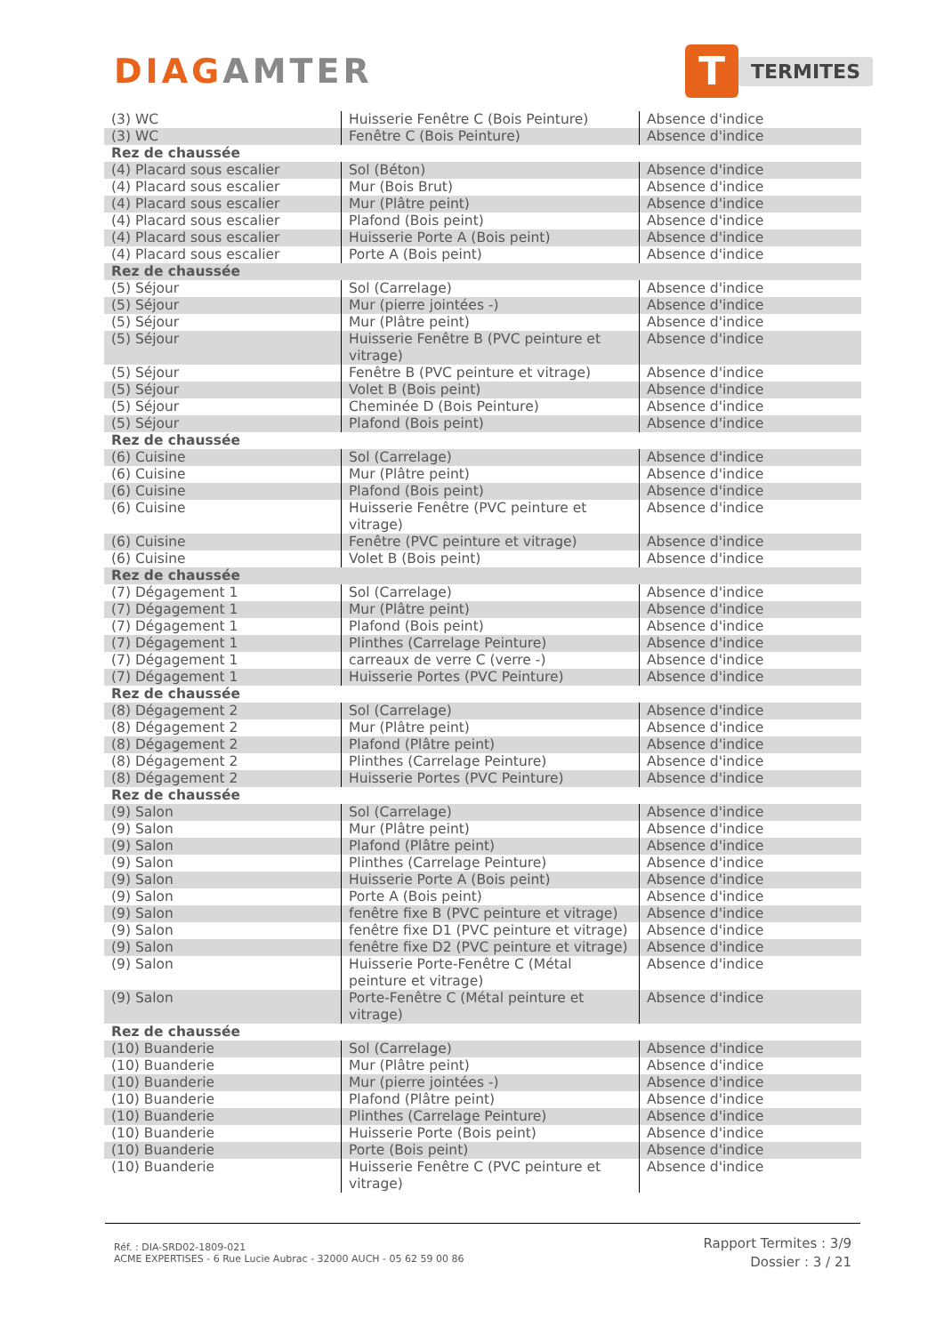DIAGAMTER
T
TERMITES
| (3) WC | Huisserie Fenêtre C (Bois Peinture) | Absence d'indice |
| (3) WC | Fenêtre C (Bois Peinture) | Absence d'indice |
| Rez de chaussée | | |
| (4) Placard sous escalier | Sol (Béton) | Absence d'indice |
| (4) Placard sous escalier | Mur (Bois Brut) | Absence d'indice |
| (4) Placard sous escalier | Mur (Plâtre peint) | Absence d'indice |
| (4) Placard sous escalier | Plafond (Bois peint) | Absence d'indice |
| (4) Placard sous escalier | Huisserie Porte A (Bois peint) | Absence d'indice |
| (4) Placard sous escalier | Porte A (Bois peint) | Absence d'indice |
| Rez de chaussée | | |
| (5) Séjour | Sol (Carrelage) | Absence d'indice |
| (5) Séjour | Mur (pierre jointées -) | Absence d'indice |
| (5) Séjour | Mur (Plâtre peint) | Absence d'indice |
| (5) Séjour | Huisserie Fenêtre B (PVC peinture et vitrage) | Absence d'indice |
| (5) Séjour | Fenêtre B (PVC peinture et vitrage) | Absence d'indice |
| (5) Séjour | Volet B (Bois peint) | Absence d'indice |
| (5) Séjour | Cheminée D (Bois Peinture) | Absence d'indice |
| (5) Séjour | Plafond (Bois peint) | Absence d'indice |
| Rez de chaussée | | |
| (6) Cuisine | Sol (Carrelage) | Absence d'indice |
| (6) Cuisine | Mur (Plâtre peint) | Absence d'indice |
| (6) Cuisine | Plafond (Bois peint) | Absence d'indice |
| (6) Cuisine | Huisserie Fenêtre (PVC peinture et vitrage) | Absence d'indice |
| (6) Cuisine | Fenêtre (PVC peinture et vitrage) | Absence d'indice |
| (6) Cuisine | Volet B (Bois peint) | Absence d'indice |
| Rez de chaussée | | |
| (7) Dégagement 1 | Sol (Carrelage) | Absence d'indice |
| (7) Dégagement 1 | Mur (Plâtre peint) | Absence d'indice |
| (7) Dégagement 1 | Plafond (Bois peint) | Absence d'indice |
| (7) Dégagement 1 | Plinthes (Carrelage Peinture) | Absence d'indice |
| (7) Dégagement 1 | carreaux de verre C (verre -) | Absence d'indice |
| (7) Dégagement 1 | Huisserie Portes (PVC Peinture) | Absence d'indice |
| Rez de chaussée | | |
| (8) Dégagement 2 | Sol (Carrelage) | Absence d'indice |
| (8) Dégagement 2 | Mur (Plâtre peint) | Absence d'indice |
| (8) Dégagement 2 | Plafond (Plâtre peint) | Absence d'indice |
| (8) Dégagement 2 | Plinthes (Carrelage Peinture) | Absence d'indice |
| (8) Dégagement 2 | Huisserie Portes (PVC Peinture) | Absence d'indice |
| Rez de chaussée | | |
| (9) Salon | Sol (Carrelage) | Absence d'indice |
| (9) Salon | Mur (Plâtre peint) | Absence d'indice |
| (9) Salon | Plafond (Plâtre peint) | Absence d'indice |
| (9) Salon | Plinthes (Carrelage Peinture) | Absence d'indice |
| (9) Salon | Huisserie Porte A (Bois peint) | Absence d'indice |
| (9) Salon | Porte A (Bois peint) | Absence d'indice |
| (9) Salon | fenêtre fixe B (PVC peinture et vitrage) | Absence d'indice |
| (9) Salon | fenêtre fixe D1 (PVC peinture et vitrage) | Absence d'indice |
| (9) Salon | fenêtre fixe D2 (PVC peinture et vitrage) | Absence d'indice |
| (9) Salon | Huisserie Porte-Fenêtre C (Métal peinture et vitrage) | Absence d'indice |
| (9) Salon | Porte-Fenêtre C (Métal peinture et vitrage) | Absence d'indice |
| Rez de chaussée | | |
| (10) Buanderie | Sol (Carrelage) | Absence d'indice |
| (10) Buanderie | Mur (Plâtre peint) | Absence d'indice |
| (10) Buanderie | Mur (pierre jointées -) | Absence d'indice |
| (10) Buanderie | Plafond (Plâtre peint) | Absence d'indice |
| (10) Buanderie | Plinthes (Carrelage Peinture) | Absence d'indice |
| (10) Buanderie | Huisserie Porte (Bois peint) | Absence d'indice |
| (10) Buanderie | Porte (Bois peint) | Absence d'indice |
| (10) Buanderie | Huisserie Fenêtre C (PVC peinture et vitrage) | Absence d'indice |
Réf. : DIA-SRD02-1809-021
ACME EXPERTISES - 6 Rue Lucie Aubrac - 32000 AUCH - 05 62 59 00 86
Rapport Termites : 3/9
Dossier : 3 / 21